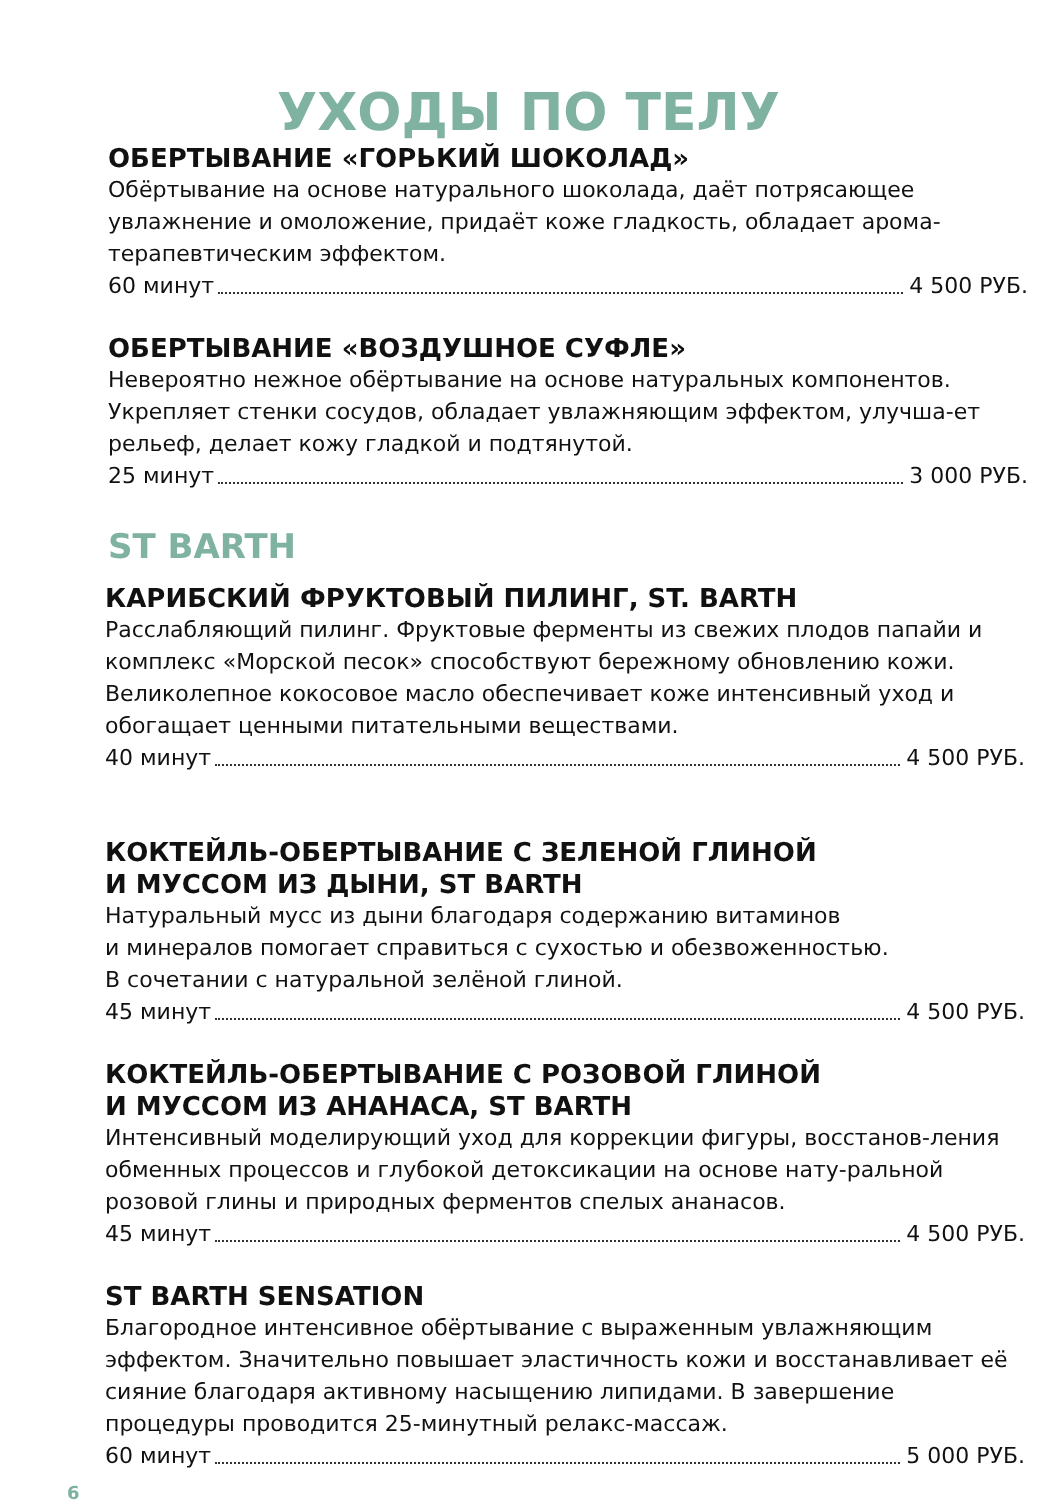УХОДЫ ПО ТЕЛУ
ОБЕРТЫВАНИЕ «ГОРЬКИЙ ШОКОЛАД»
Обёртывание на основе натурального шоколада, даёт потрясающее увлажнение и омоложение, придаёт коже гладкость, обладает арома-терапевтическим эффектом.
60 минут 4 500 РУБ.
ОБЕРТЫВАНИЕ «ВОЗДУШНОЕ СУФЛЕ»
Невероятно нежное обёртывание на основе натуральных компонентов. Укрепляет стенки сосудов, обладает увлажняющим эффектом, улучша-ет рельеф, делает кожу гладкой и подтянутой.
25 минут 3 000 РУБ.
ST BARTH
КАРИБСКИЙ ФРУКТОВЫЙ ПИЛИНГ, ST. BARTH
Расслабляющий пилинг. Фруктовые ферменты из свежих плодов папайи и комплекс «Морской песок» способствуют бережному обновлению кожи. Великолепное кокосовое масло обеспечивает коже интенсивный уход и обогащает ценными питательными веществами.
40 минут 4 500 РУБ.
КОКТЕЙЛЬ-ОБЕРТЫВАНИЕ С ЗЕЛЕНОЙ ГЛИНОЙ
И МУССОМ ИЗ ДЫНИ, ST BARTH
Натуральный мусс из дыни благодаря содержанию витаминов
и минералов помогает справиться с сухостью и обезвоженностью.
В сочетании с натуральной зелёной глиной.
45 минут 4 500 РУБ.
КОКТЕЙЛЬ-ОБЕРТЫВАНИЕ С РОЗОВОЙ ГЛИНОЙ
И МУССОМ ИЗ АНАНАСА, ST BARTH
Интенсивный моделирующий уход для коррекции фигуры, восстанов-ления обменных процессов и глубокой детоксикации на основе нату-ральной розовой глины и природных ферментов спелых ананасов.
45 минут 4 500 РУБ.
ST BARTH SENSATION
Благородное интенсивное обёртывание с выраженным увлажняющим эффектом. Значительно повышает эластичность кожи и восстанавливает её сияние благодаря активному насыщению липидами. В завершение процедуры проводится 25-минутный релакс-массаж.
60 минут 5 000 РУБ.
6